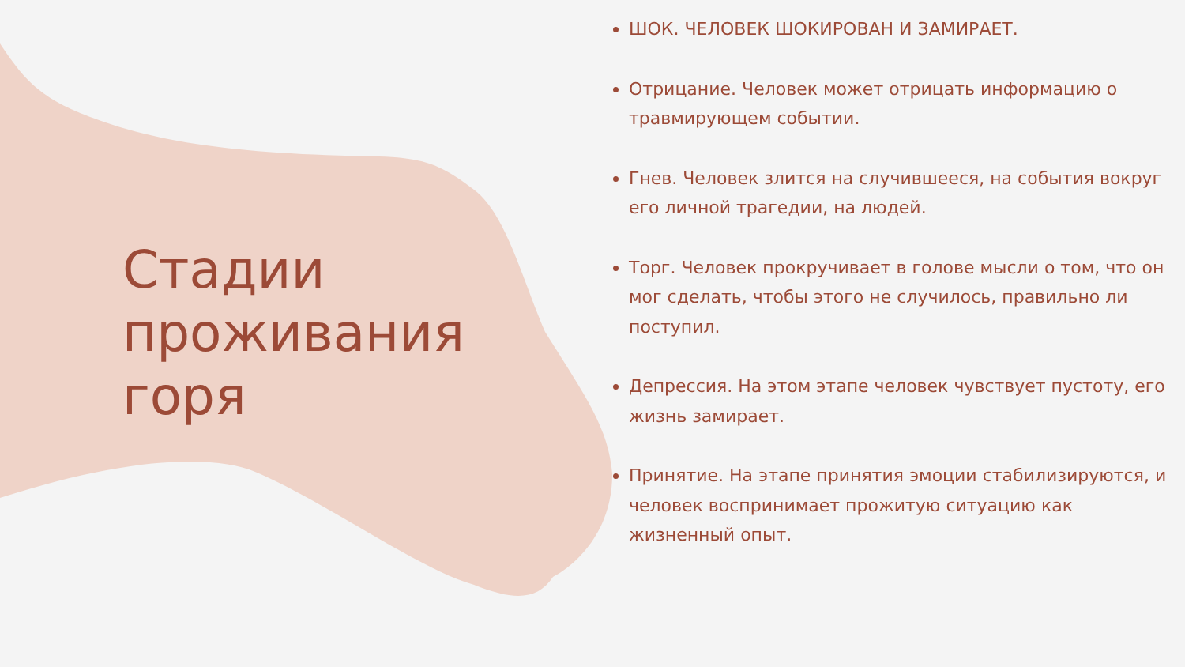Стадии
проживания
горя
ШОК. ЧЕЛОВЕК ШОКИРОВАН И ЗАМИРАЕТ.
Отрицание. Человек может отрицать информацию о травмирующем событии.
Гнев. Человек злится на случившееся, на события вокруг его личной трагедии, на людей.
Торг. Человек прокручивает в голове мысли о том, что он мог сделать, чтобы этого не случилось, правильно ли поступил.
Депрессия. На этом этапе человек чувствует пустоту, его жизнь замирает.
Принятие. На этапе принятия эмоции стабилизируются, и человек воспринимает прожитую ситуацию как жизненный опыт.